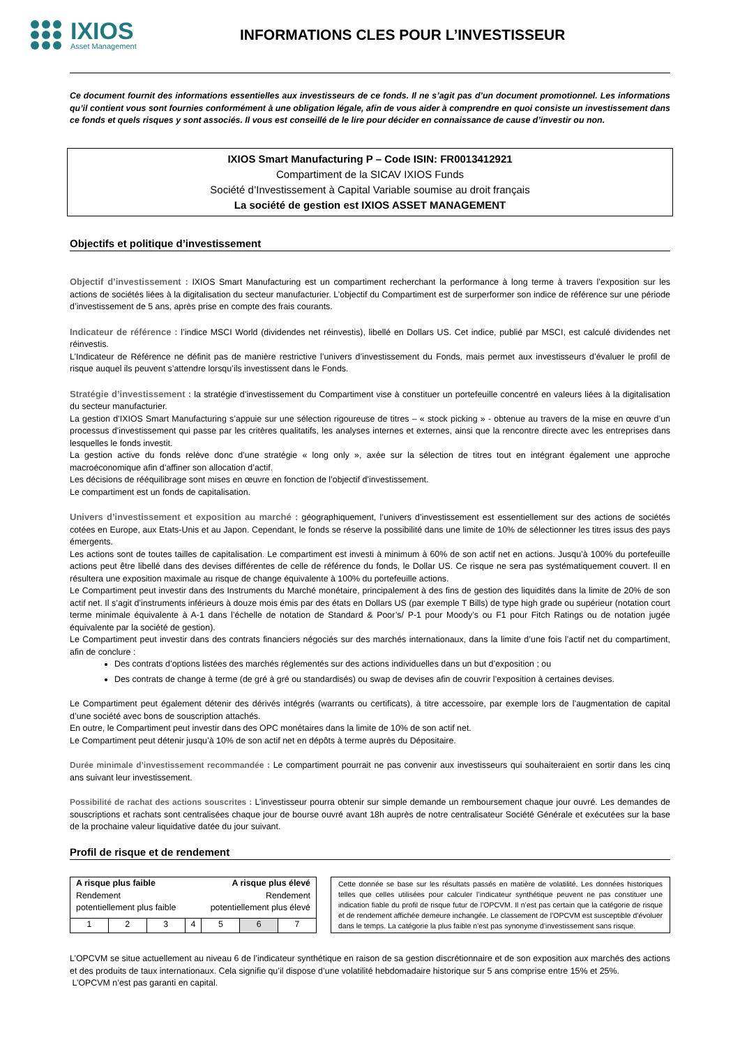IXIOS
Asset Management
INFORMATIONS CLES POUR L’INVESTISSEUR
Ce document fournit des informations essentielles aux investisseurs de ce fonds. Il ne s’agit pas d’un document promotionnel. Les informations qu’il contient vous sont fournies conformément à une obligation légale, afin de vous aider à comprendre en quoi consiste un investissement dans ce fonds et quels risques y sont associés. Il vous est conseillé de le lire pour décider en connaissance de cause d’investir ou non.
IXIOS Smart Manufacturing P – Code ISIN: FR0013412921
Compartiment de la SICAV IXIOS Funds
Société d’Investissement à Capital Variable soumise au droit français
La société de gestion est IXIOS ASSET MANAGEMENT
Objectifs et politique d’investissement
Objectif d’investissement : IXIOS Smart Manufacturing est un compartiment recherchant la performance à long terme à travers l’exposition sur les actions de sociétés liées à la digitalisation du secteur manufacturier. L’objectif du Compartiment est de surperformer son indice de référence sur une période d’investissement de 5 ans, après prise en compte des frais courants.
Indicateur de référence : l’indice MSCI World (dividendes net réinvestis), libellé en Dollars US. Cet indice, publié par MSCI, est calculé dividendes net réinvestis.
L’Indicateur de Référence ne définit pas de manière restrictive l’univers d’investissement du Fonds, mais permet aux investisseurs d’évaluer le profil de risque auquel ils peuvent s’attendre lorsqu’ils investissent dans le Fonds.
Stratégie d’investissement : la stratégie d’investissement du Compartiment vise à constituer un portefeuille concentré en valeurs liées à la digitalisation du secteur manufacturier.
La gestion d’IXIOS Smart Manufacturing s’appuie sur une sélection rigoureuse de titres – « stock picking » - obtenue au travers de la mise en œuvre d’un processus d’investissement qui passe par les critères qualitatifs, les analyses internes et externes, ainsi que la rencontre directe avec les entreprises dans lesquelles le fonds investit.
La gestion active du fonds relève donc d’une stratégie « long only », axée sur la sélection de titres tout en intégrant également une approche macroéconomique afin d’affiner son allocation d’actif.
Les décisions de rééquilibrage sont mises en œuvre en fonction de l’objectif d’investissement.
Le compartiment est un fonds de capitalisation.
Univers d’investissement et exposition au marché : géographiquement, l’univers d’investissement est essentiellement sur des actions de sociétés cotées en Europe, aux Etats-Unis et au Japon. Cependant, le fonds se réserve la possibilité dans une limite de 10% de sélectionner les titres issus des pays émergents.
Les actions sont de toutes tailles de capitalisation. Le compartiment est investi à minimum à 60% de son actif net en actions. Jusqu’à 100% du portefeuille actions peut être libellé dans des devises différentes de celle de référence du fonds, le Dollar US. Ce risque ne sera pas systématiquement couvert. Il en résultera une exposition maximale au risque de change équivalente à 100% du portefeuille actions.
Le Compartiment peut investir dans des Instruments du Marché monétaire, principalement à des fins de gestion des liquidités dans la limite de 20% de son actif net. Il s’agit d’instruments inférieurs à douze mois émis par des états en Dollars US (par exemple T Bills) de type high grade ou supérieur (notation court terme minimale équivalente à A-1 dans l’échelle de notation de Standard & Poor’s/ P-1 pour Moody’s ou F1 pour Fitch Ratings ou de notation jugée équivalente par la société de gestion).
Le Compartiment peut investir dans des contrats financiers négociés sur des marchés internationaux, dans la limite d’une fois l’actif net du compartiment, afin de conclure :
Des contrats d’options listées des marchés réglementés sur des actions individuelles dans un but d’exposition ; ou
Des contrats de change à terme (de gré à gré ou standardisés) ou swap de devises afin de couvrir l’exposition à certaines devises.
Le Compartiment peut également détenir des dérivés intégrés (warrants ou certificats), à titre accessoire, par exemple lors de l’augmentation de capital d’une société avec bons de souscription attachés.
En outre, le Compartiment peut investir dans des OPC monétaires dans la limite de 10% de son actif net.
Le Compartiment peut détenir jusqu’à 10% de son actif net en dépôts à terme auprès du Dépositaire.
Durée minimale d’investissement recommandée : Le compartiment pourrait ne pas convenir aux investisseurs qui souhaiteraient en sortir dans les cinq ans suivant leur investissement.
Possibilité de rachat des actions souscrites : L’investisseur pourra obtenir sur simple demande un remboursement chaque jour ouvré. Les demandes de souscriptions et rachats sont centralisées chaque jour de bourse ouvré avant 18h auprès de notre centralisateur Société Générale et exécutées sur la base de la prochaine valeur liquidative datée du jour suivant.
Profil de risque et de rendement
| A risque plus faible Rendement potentiellement plus faible | | | | A risque plus élevé Rendement potentiellement plus élevé | | |
| 1 | 2 | 3 | 4 | 5 | 6 | 7 |
Cette donnée se base sur les résultats passés en matière de volatilité. Les données historiques telles que celles utilisées pour calculer l’indicateur synthétique peuvent ne pas constituer une indication fiable du profil de risque futur de l’OPCVM. Il n’est pas certain que la catégorie de risque et de rendement affichée demeure inchangée. Le classement de l’OPCVM est susceptible d’évoluer dans le temps. La catégorie la plus faible n’est pas synonyme d’investissement sans risque.
L’OPCVM se situe actuellement au niveau 6 de l’indicateur synthétique en raison de sa gestion discrétionnaire et de son exposition aux marchés des actions et des produits de taux internationaux. Cela signifie qu’il dispose d’une volatilité hebdomadaire historique sur 5 ans comprise entre 15% et 25%.
L’OPCVM n’est pas garanti en capital.